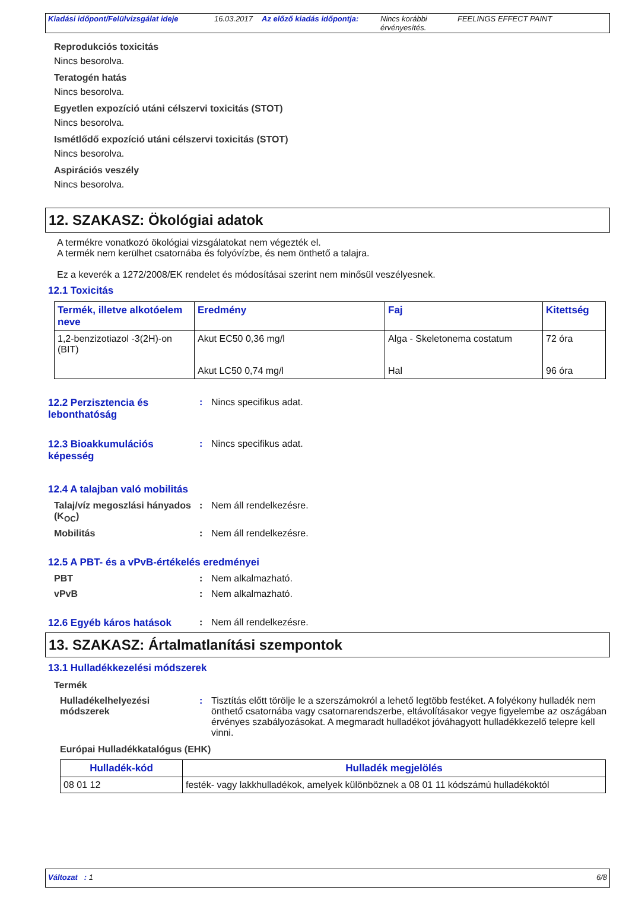Kiadási időpont/Felülvizsgálat ideje
16.03.2017 Az előző kiadás időpontja:
Nincs korábbi érvényesítés.
FEELINGS EFFECT PAINT
Reprodukciós toxicitás
Nincs besorolva.
Teratogén hatás
Nincs besorolva.
Egyetlen expozíció utáni célszervi toxicitás (STOT)
Nincs besorolva.
Ismétlődő expozíció utáni célszervi toxicitás (STOT)
Nincs besorolva.
Aspirációs veszély
Nincs besorolva.
12. SZAKASZ: Ökológiai adatok
A termékre vonatkozó ökológiai vizsgálatokat nem végezték el.
A termék nem kerülhet csatornába és folyóvízbe, és nem önthető a talajra.
Ez a keverék a 1272/2008/EK rendelet és módosításai szerint nem minősül veszélyesnek.
12.1 Toxicitás
| Termék, illetve alkotóelem neve | Eredmény | Faj | Kitettség |
| --- | --- | --- | --- |
| 1,2-benzizotiazol -3(2H)-on (BIT) | Akut EC50 0,36 mg/l Akut LC50 0,74 mg/l | Alga - Skeletonema costatum Hal | 72 óra 96 óra |
12.2 Perzisztencia és lebonthatóság
: Nincs specifikus adat.
12.3 Bioakkumulációs képesség
: Nincs specifikus adat.
12.4 A talajban való mobilitás
Talaj/víz megoszlási hányados (K<sub>OC</sub>)
: Nem áll rendelkezésre.
Mobilitás : Nem áll rendelkezésre.
12.5 A PBT- és a vPvB-értékelés eredményei
PBT : Nem alkalmazható.
vPvB : Nem alkalmazható.
12.6 Egyéb káros hatások : Nem áll rendelkezésre.
13. SZAKASZ: Ártalmatlanítási szempontok
13.1 Hulladékkezelési módszerek
Termék
Hulladékelhelyezési módszerek
: Tisztítás előtt törölje le a szerszámokról a lehető legtöbb festéket. A folyékony hulladék nem önthető csatornába vagy csatornarendszerbe, eltávolításakor vegye figyelembe az oszágában érvényes szabályozásokat. A megmaradt hulladékot jóváhagyott hulladékkezelő telepre kell vinni.
Európai Hulladékkatalógus (EHK)
| Hulladék-kód | Hulladék megjelölés |
| --- | --- |
| 08 01 12 | festék- vagy lakkhulladékok, amelyek különböznek a 08 01 11 kódszámú hulladékoktól |
Változat : 1 6/8